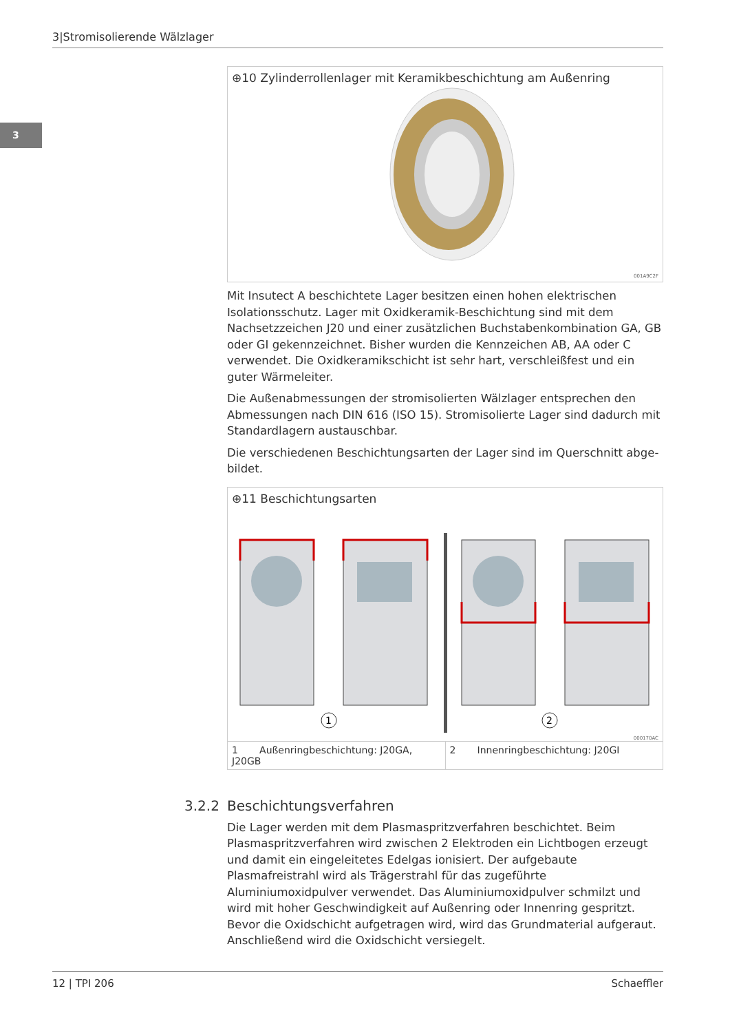3|Stromisolierende Wälzlager
3
⊕10 Zylinderrollenlager mit Keramikbeschichtung am Außenring
001A9C2F
Mit Insutect A beschichtete Lager besitzen einen hohen elektrischen Isolations­schutz. Lager mit Oxidkeramik-Beschichtung sind mit dem Nachsetzzeichen J20 und einer zusätzlichen Buchstabenkombination GA, GB oder GI gekenn­zeichnet. Bisher wurden die Kennzeichen AB, AA oder C verwendet. Die Oxidke­ramikschicht ist sehr hart, verschleißfest und ein guter Wärmeleiter.
Die Außenabmessungen der stromisolierten Wälzlager entsprechen den Abmessungen nach DIN 616 (ISO 15). Stromisolierte Lager sind dadurch mit Standardlagern austauschbar.
Die verschiedenen Beschichtungsarten der Lager sind im Querschnitt abge­bildet.
⊕11 Beschichtungsarten
1
2
000170AC
1 Außenringbeschichtung: J20GA, J20GB
2 Innenringbeschichtung: J20GI
3.2.2 Beschichtungsverfahren
Die Lager werden mit dem Plasmaspritzverfahren beschichtet. Beim Plasma­spritzverfahren wird zwischen 2 Elektroden ein Lichtbogen erzeugt und damit ein eingeleitetes Edelgas ionisiert. Der aufgebaute Plasmafreistrahl wird als Trägerstrahl für das zugeführte Aluminiumoxidpulver verwendet. Das Alumini­umoxidpulver schmilzt und wird mit hoher Geschwindigkeit auf Außenring oder Innenring gespritzt. Bevor die Oxidschicht aufgetragen wird, wird das Grundmaterial aufgeraut. Anschließend wird die Oxidschicht versiegelt.
12 | TPI 206 Schaeffler